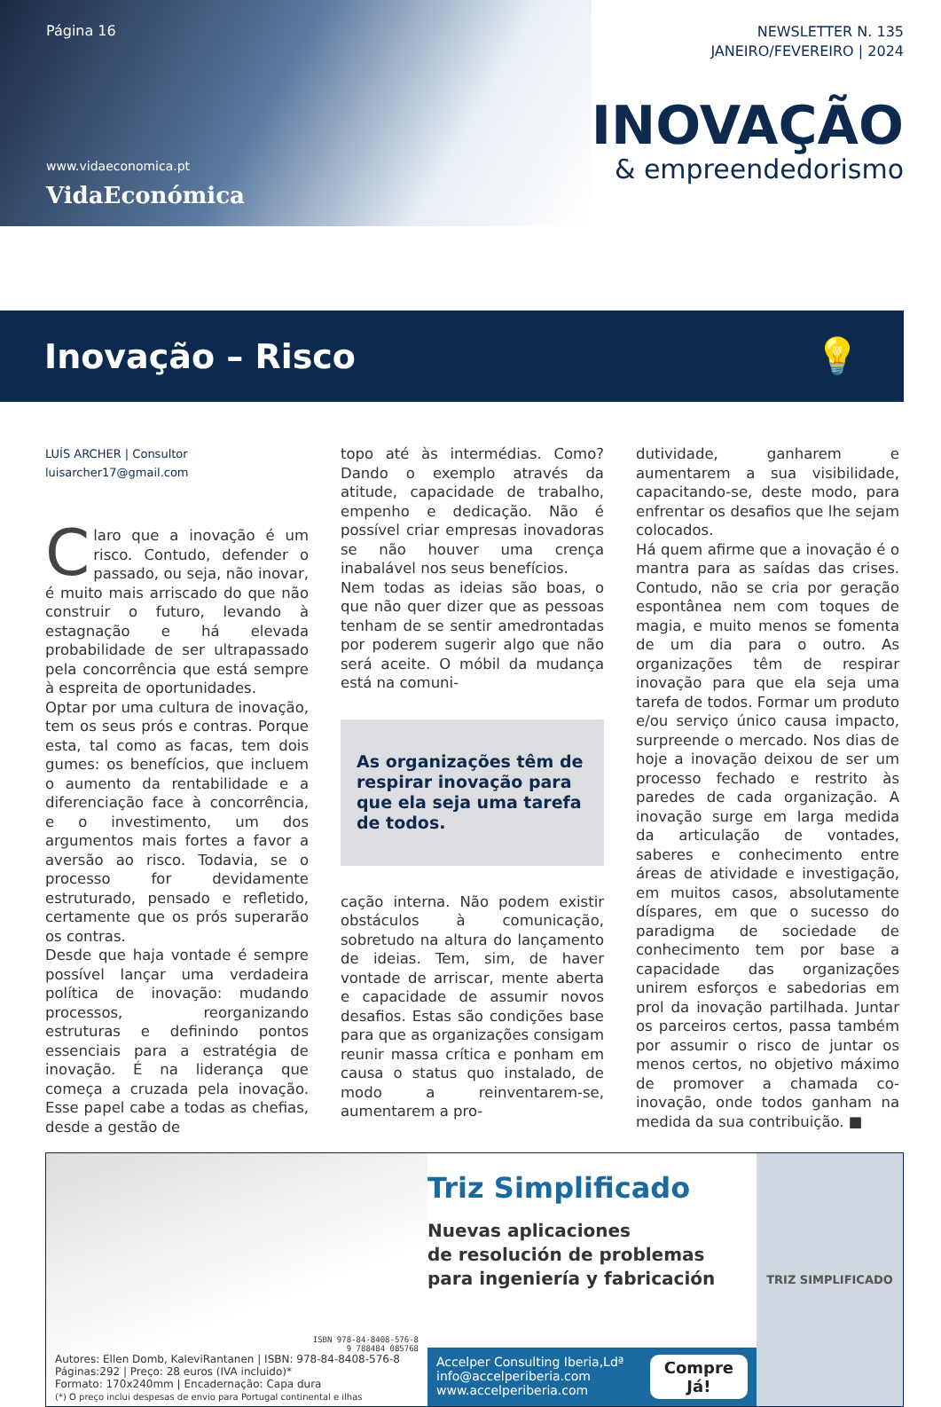Página 16
www.vidaeconomica.pt
VidaEconómica
NEWSLETTER N. 135
JANEIRO/FEVEREIRO | 2024
INOVAÇÃO
& empreendedorismo
Inovação – Risco 💡
LUÍS ARCHER | Consultor
luisarcher17@gmail.com
Claro que a inovação é um risco. Contudo, defender o passado, ou seja, não inovar, é muito mais arriscado do que não construir o futuro, levando à estagnação e há elevada probabilidade de ser ultrapassado pela concorrência que está sempre à espreita de oportunidades.
Optar por uma cultura de inovação, tem os seus prós e contras. Porque esta, tal como as facas, tem dois gumes: os benefícios, que incluem o aumento da rentabilidade e a diferenciação face à concorrência, e o investimento, um dos argumentos mais fortes a favor a aversão ao risco. Todavia, se o processo for devidamente estruturado, pensado e refletido, certamente que os prós superarão os contras.
Desde que haja vontade é sempre possível lançar uma verdadeira política de inovação: mudando processos, reorganizando estruturas e definindo pontos essenciais para a estratégia de inovação. É na liderança que começa a cruzada pela inovação. Esse papel cabe a todas as chefias, desde a gestão de
topo até às intermédias. Como? Dando o exemplo através da atitude, capacidade de trabalho, empenho e dedicação. Não é possível criar empresas inovadoras se não houver uma crença inabalável nos seus benefícios.
Nem todas as ideias são boas, o que não quer dizer que as pessoas tenham de se sentir amedrontadas por poderem sugerir algo que não será aceite. O móbil da mudança está na comuni-
As organizações têm de respirar inovação para que ela seja uma tarefa de todos.
cação interna. Não podem existir obstáculos à comunicação, sobretudo na altura do lançamento de ideias. Tem, sim, de haver vontade de arriscar, mente aberta e capacidade de assumir novos desafios. Estas são condições base para que as organizações consigam reunir massa crítica e ponham em causa o status quo instalado, de modo a reinventarem-se, aumentarem a pro-
dutividade, ganharem e aumentarem a sua visibilidade, capacitando-se, deste modo, para enfrentar os desafios que lhe sejam colocados.
Há quem afirme que a inovação é o mantra para as saídas das crises. Contudo, não se cria por geração espontânea nem com toques de magia, e muito menos se fomenta de um dia para o outro. As organizações têm de respirar inovação para que ela seja uma tarefa de todos. Formar um produto e/ou serviço único causa impacto, surpreende o mercado. Nos dias de hoje a inovação deixou de ser um processo fechado e restrito às paredes de cada organização. A inovação surge em larga medida da articulação de vontades, saberes e conhecimento entre áreas de atividade e investigação, em muitos casos, absolutamente díspares, em que o sucesso do paradigma de sociedade de conhecimento tem por base a capacidade das organizações unirem esforços e sabedorias em prol da inovação partilhada. Juntar os parceiros certos, passa também por assumir o risco de juntar os menos certos, no objetivo máximo de promover a chamada co-inovação, onde todos ganham na medida da sua contribuição. ■
ISBN 978-84-8408-576-8
9 788484 085768
Autores: Ellen Domb, KaleviRantanen | ISBN: 978-84-8408-576-8
Páginas:292 | Preço: 28 euros (IVA incluido)*
Formato: 170x240mm | Encadernação: Capa dura
(*) O preço inclui despesas de envio para Portugal continental e ilhas
Triz Simplificado
Nuevas aplicaciones
de resolución de problemas
para ingeniería y fabricación
Accelper Consulting Iberia,Ldª
info@accelperiberia.com
www.accelperiberia.com
Compre
Já!
TRIZ SIMPLIFICADO